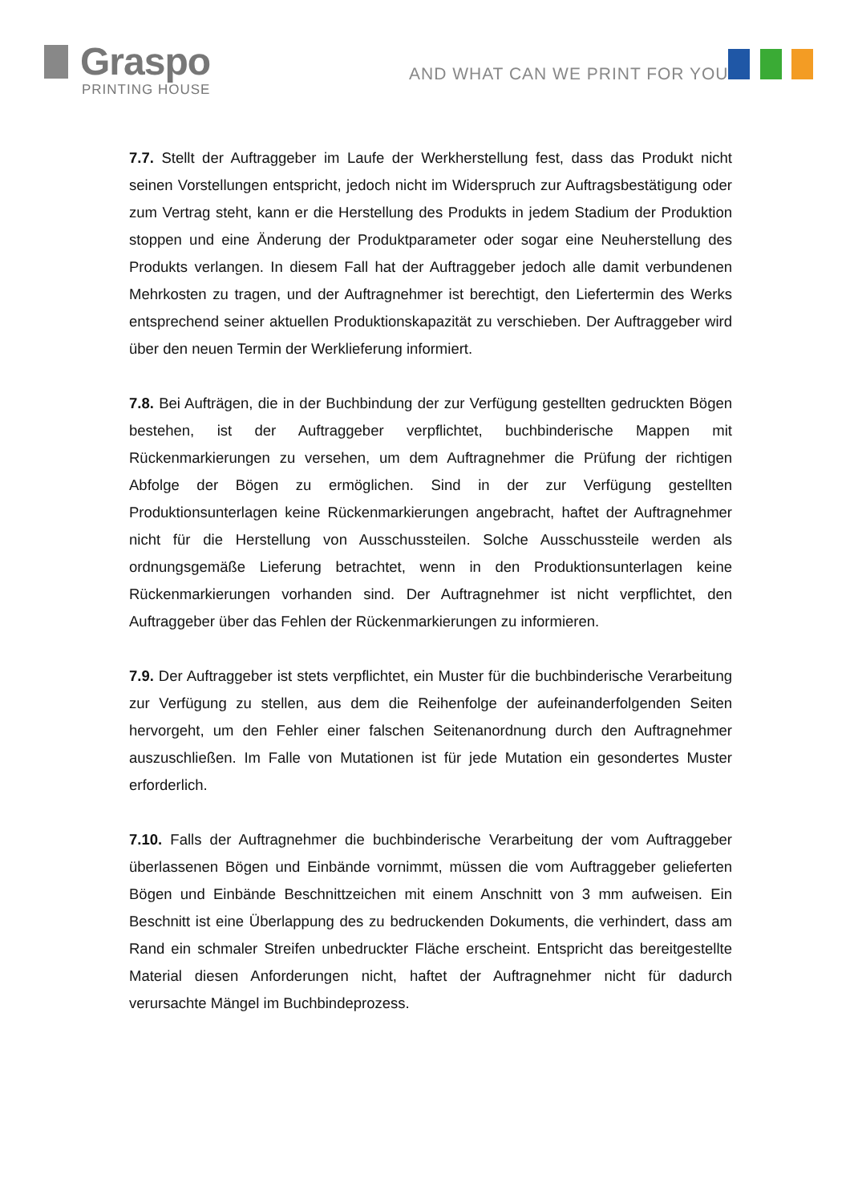Graspo
PRINTING HOUSE
AND WHAT CAN WE PRINT FOR YOU?
7.7. Stellt der Auftraggeber im Laufe der Werkherstellung fest, dass das Produkt nicht seinen Vorstellungen entspricht, jedoch nicht im Widerspruch zur Auftragsbestätigung oder zum Vertrag steht, kann er die Herstellung des Produkts in jedem Stadium der Produktion stoppen und eine Änderung der Produktparameter oder sogar eine Neuherstellung des Produkts verlangen. In diesem Fall hat der Auftraggeber jedoch alle damit verbundenen Mehrkosten zu tragen, und der Auftragnehmer ist berechtigt, den Liefertermin des Werks entsprechend seiner aktuellen Produktionskapazität zu verschieben. Der Auftraggeber wird über den neuen Termin der Werklieferung informiert.
7.8. Bei Aufträgen, die in der Buchbindung der zur Verfügung gestellten gedruckten Bögen bestehen, ist der Auftraggeber verpflichtet, buchbinderische Mappen mit Rückenmarkierungen zu versehen, um dem Auftragnehmer die Prüfung der richtigen Abfolge der Bögen zu ermöglichen. Sind in der zur Verfügung gestellten Produktionsunterlagen keine Rückenmarkierungen angebracht, haftet der Auftragnehmer nicht für die Herstellung von Ausschussteilen. Solche Ausschussteile werden als ordnungsgemäße Lieferung betrachtet, wenn in den Produktionsunterlagen keine Rückenmarkierungen vorhanden sind. Der Auftragnehmer ist nicht verpflichtet, den Auftraggeber über das Fehlen der Rückenmarkierungen zu informieren.
7.9. Der Auftraggeber ist stets verpflichtet, ein Muster für die buchbinderische Verarbeitung zur Verfügung zu stellen, aus dem die Reihenfolge der aufeinanderfolgenden Seiten hervorgeht, um den Fehler einer falschen Seitenanordnung durch den Auftragnehmer auszuschließen. Im Falle von Mutationen ist für jede Mutation ein gesondertes Muster erforderlich.
7.10. Falls der Auftragnehmer die buchbinderische Verarbeitung der vom Auftraggeber überlassenen Bögen und Einbände vornimmt, müssen die vom Auftraggeber gelieferten Bögen und Einbände Beschnittzeichen mit einem Anschnitt von 3 mm aufweisen. Ein Beschnitt ist eine Überlappung des zu bedruckenden Dokuments, die verhindert, dass am Rand ein schmaler Streifen unbedruckter Fläche erscheint. Entspricht das bereitgestellte Material diesen Anforderungen nicht, haftet der Auftragnehmer nicht für dadurch verursachte Mängel im Buchbindeprozess.